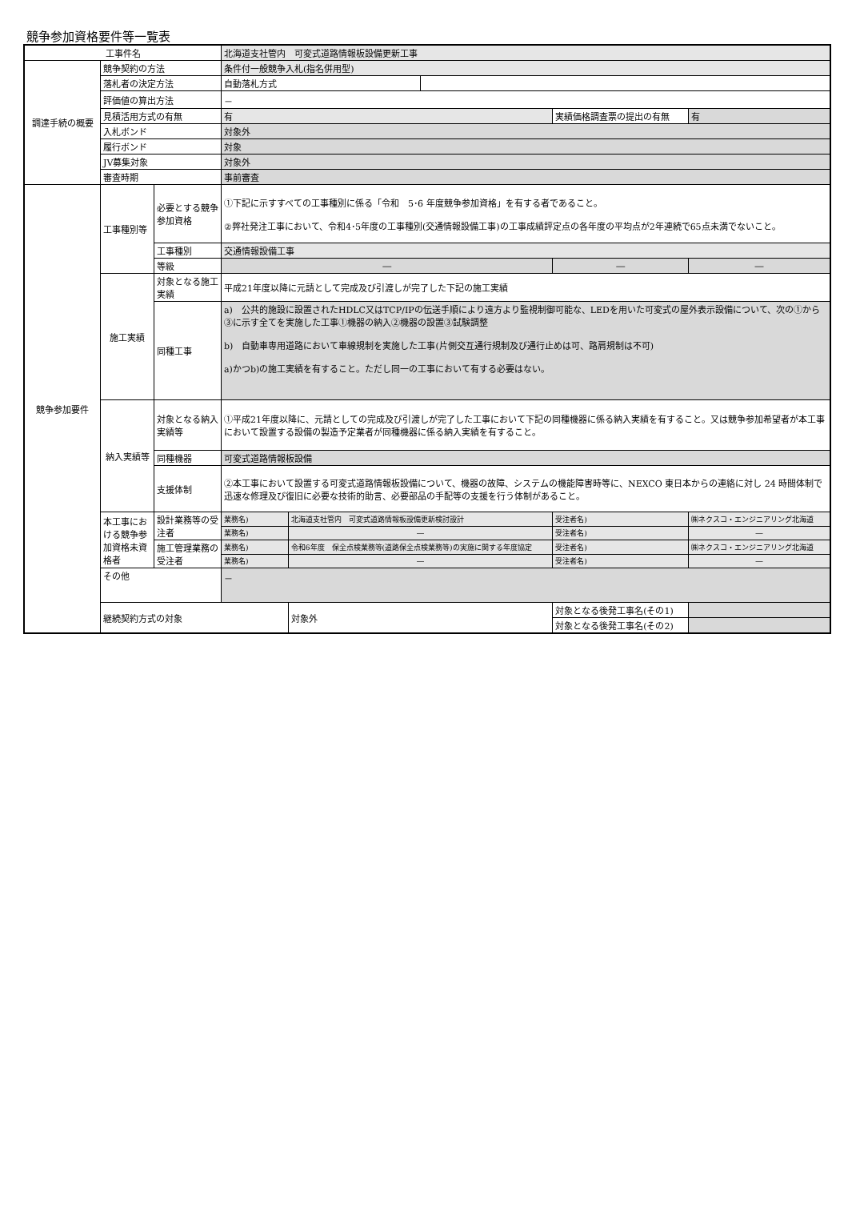競争参加資格要件等一覧表
| 工事件名 | | | 北海道支社管内 可変式道路情報板設備更新工事 | | | | | | |
| 調達手続の概要 | 競争契約の方法 | | 条件付一般競争入札(指名併用型) | | | | | | |
| | 落札者の決定方法 | | 自動落札方式 | | | | | | |
| | 評価値の算出方法 | | － | | | | | | |
| | 見積活用方式の有無 | | 有 | | | | 実績価格調査票の提出の有無 | | 有 |
| | 入札ボンド | | 対象外 | | | | | | |
| | 履行ボンド | | 対象 | | | | | | |
| | JV募集対象 | | 対象外 | | | | | | |
| | 審査時期 | | 事前審査 | | | | | | |
| 競争参加要件 | 工事種別等 | 必要とする競争参加資格 | ①下記に示すすべての工事種別に係る「令和 5･6 年度競争参加資格」を有する者であること。 ②弊社発注工事において、令和4･5年度の工事種別(交通情報設備工事)の工事成績評定点の各年度の平均点が2年連続で65点未満でないこと。 | | | | | | |
| | | 工事種別 | 交通情報設備工事 | | | | | | |
| | | 等級 | ― | | | ― | | | ― |
| | 施工実績 | 対象となる施工実績 | 平成21年度以降に元請として完成及び引渡しが完了した下記の施工実績 | | | | | | |
| | | 同種工事 | a) 公共的施設に設置されたHDLC又はTCP/IPの伝送手順により遠方より監視制御可能な、LEDを用いた可変式の屋外表示設備について、次の①から③に示す全てを実施した工事①機器の納入②機器の設置③試験調整 b) 自動車専用道路において車線規制を実施した工事(片側交互通行規制及び通行止めは可、路肩規制は不可) a)かつb)の施工実績を有すること。ただし同一の工事において有する必要はない。 | | | | | | |
| | 納入実績等 | 対象となる納入実績等 | ①平成21年度以降に、元請としての完成及び引渡しが完了した工事において下記の同種機器に係る納入実績を有すること。又は競争参加希望者が本工事において設置する設備の製造予定業者が同種機器に係る納入実績を有すること。 | | | | | | |
| | | 同種機器 | 可変式道路情報板設備 | | | | | | |
| | | 支援体制 | ②本工事において設置する可変式道路情報板設備について、機器の故障、システムの機能障害時等に、NEXCO 東日本からの連絡に対し 24 時間体制で迅速な修理及び復旧に必要な技術的助言、必要部品の手配等の支援を行う体制があること。 | | | | | | |
| | 本工事における競争参加資格未資格者 | 設計業務等の受注者 | 業務名) | 北海道支社管内 可変式道路情報板設備更新検討設計 | | | 受注者名) | ㈱ネクスコ・エンジニアリング北海道 | |
| | | | 業務名) | ― | | | 受注者名) | ― | |
| | | 施工管理業務の受注者 | 業務名) | 令和6年度 保全点検業務等(道路保全点検業務等)の実施に関する年度協定 | | | 受注者名) | ㈱ネクスコ・エンジニアリング北海道 | |
| | | | 業務名) | ― | | | 受注者名) | ― | |
| | その他 | | － | | | | | | |
| | 継続契約方式の対象 | | | 対象外 | | 対象となる後発工事名(その1) | | | |
| | | | | | | 対象となる後発工事名(その2) | | | |